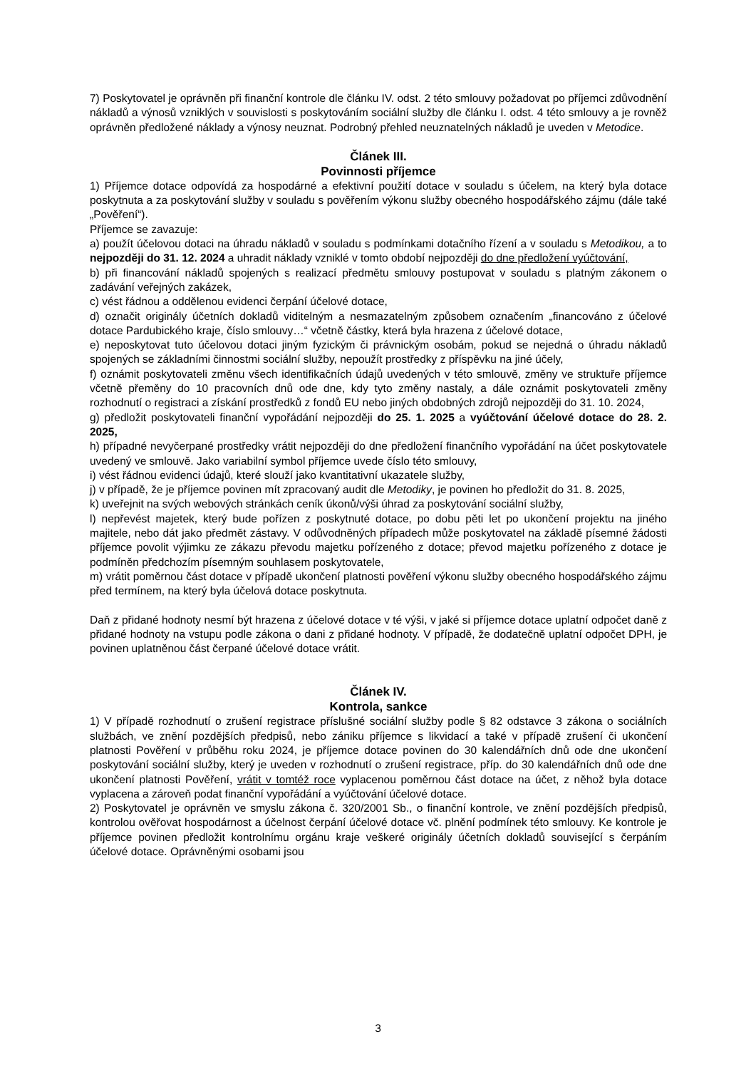7) Poskytovatel je oprávněn při finanční kontrole dle článku IV. odst. 2 této smlouvy požadovat po příjemci zdůvodnění nákladů a výnosů vzniklých v souvislosti s poskytováním sociální služby dle článku I. odst. 4 této smlouvy a je rovněž oprávněn předložené náklady a výnosy neuznat. Podrobný přehled neuznatelných nákladů je uveden v Metodice.
Článek III.
Povinnosti příjemce
1) Příjemce dotace odpovídá za hospodárné a efektivní použití dotace v souladu s účelem, na který byla dotace poskytnuta a za poskytování služby v souladu s pověřením výkonu služby obecného hospodářského zájmu (dále také „Pověření“).
Příjemce se zavazuje:
a) použít účelovou dotaci na úhradu nákladů v souladu s podmínkami dotačního řízení a v souladu s Metodikou, a to nejpozději do 31. 12. 2024 a uhradit náklady vzniklé v tomto období nejpozději do dne předložení vyúčtování,
b) při financování nákladů spojených s realizací předmětu smlouvy postupovat v souladu s platným zákonem o zadávání veřejných zakázek,
c) vést řádnou a oddělenou evidenci čerpání účelové dotace,
d) označit originály účetních dokladů viditelným a nesmazatelným způsobem označením „financováno z účelové dotace Pardubického kraje, číslo smlouvy…“ včetně částky, která byla hrazena z účelové dotace,
e) neposkytovat tuto účelovou dotaci jiným fyzickým či právnickým osobám, pokud se nejedná o úhradu nákladů spojených se základními činnostmi sociální služby, nepoužít prostředky z příspěvku na jiné účely,
f) oznámit poskytovateli změnu všech identifikačních údajů uvedených v této smlouvě, změny ve struktuře příjemce včetně přeměny do 10 pracovních dnů ode dne, kdy tyto změny nastaly, a dále oznámit poskytovateli změny rozhodnutí o registraci a získání prostředků z fondů EU nebo jiných obdobných zdrojů nejpozději do 31. 10. 2024,
g) předložit poskytovateli finanční vypořádání nejpozději do 25. 1. 2025 a vyúčtování účelové dotace do 28. 2. 2025,
h) případné nevyčerpané prostředky vrátit nejpozději do dne předložení finančního vypořádání na účet poskytovatele uvedený ve smlouvě. Jako variabilní symbol příjemce uvede číslo této smlouvy,
i) vést řádnou evidenci údajů, které slouží jako kvantitativní ukazatele služby,
j) v případě, že je příjemce povinen mít zpracovaný audit dle Metodiky, je povinen ho předložit do 31. 8. 2025,
k) uveřejnit na svých webových stránkách ceník úkonů/výši úhrad za poskytování sociální služby,
l) nepřevést majetek, který bude pořízen z poskytnuté dotace, po dobu pěti let po ukončení projektu na jiného majitele, nebo dát jako předmět zástavy. V odůvodněných případech může poskytovatel na základě písemné žádosti příjemce povolit výjimku ze zákazu převodu majetku pořízeného z dotace; převod majetku pořízeného z dotace je podmíněn předchozím písemným souhlasem poskytovatele,
m) vrátit poměrnou část dotace v případě ukončení platnosti pověření výkonu služby obecného hospodářského zájmu před termínem, na který byla účelová dotace poskytnuta.
Daň z přidané hodnoty nesmí být hrazena z účelové dotace v té výši, v jaké si příjemce dotace uplatní odpočet daně z přidané hodnoty na vstupu podle zákona o dani z přidané hodnoty. V případě, že dodatečně uplatní odpočet DPH, je povinen uplatněnou část čerpané účelové dotace vrátit.
Článek IV.
Kontrola, sankce
1) V případě rozhodnutí o zrušení registrace příslušné sociální služby podle § 82 odstavce 3 zákona o sociálních službách, ve znění pozdějších předpisů, nebo zániku příjemce s likvidací a také v případě zrušení či ukončení platnosti Pověření v průběhu roku 2024, je příjemce dotace povinen do 30 kalendářních dnů ode dne ukončení poskytování sociální služby, který je uveden v rozhodnutí o zrušení registrace, příp. do 30 kalendářních dnů ode dne ukončení platnosti Pověření, vrátit v tomtéž roce vyplacenou poměrnou část dotace na účet, z něhož byla dotace vyplacena a zároveň podat finanční vypořádání a vyúčtování účelové dotace.
2) Poskytovatel je oprávněn ve smyslu zákona č. 320/2001 Sb., o finanční kontrole, ve znění pozdějších předpisů, kontrolou ověřovat hospodárnost a účelnost čerpání účelové dotace vč. plnění podmínek této smlouvy. Ke kontrole je příjemce povinen předložit kontrolnímu orgánu kraje veškeré originály účetních dokladů související s čerpáním účelové dotace. Oprávněnými osobami jsou
3